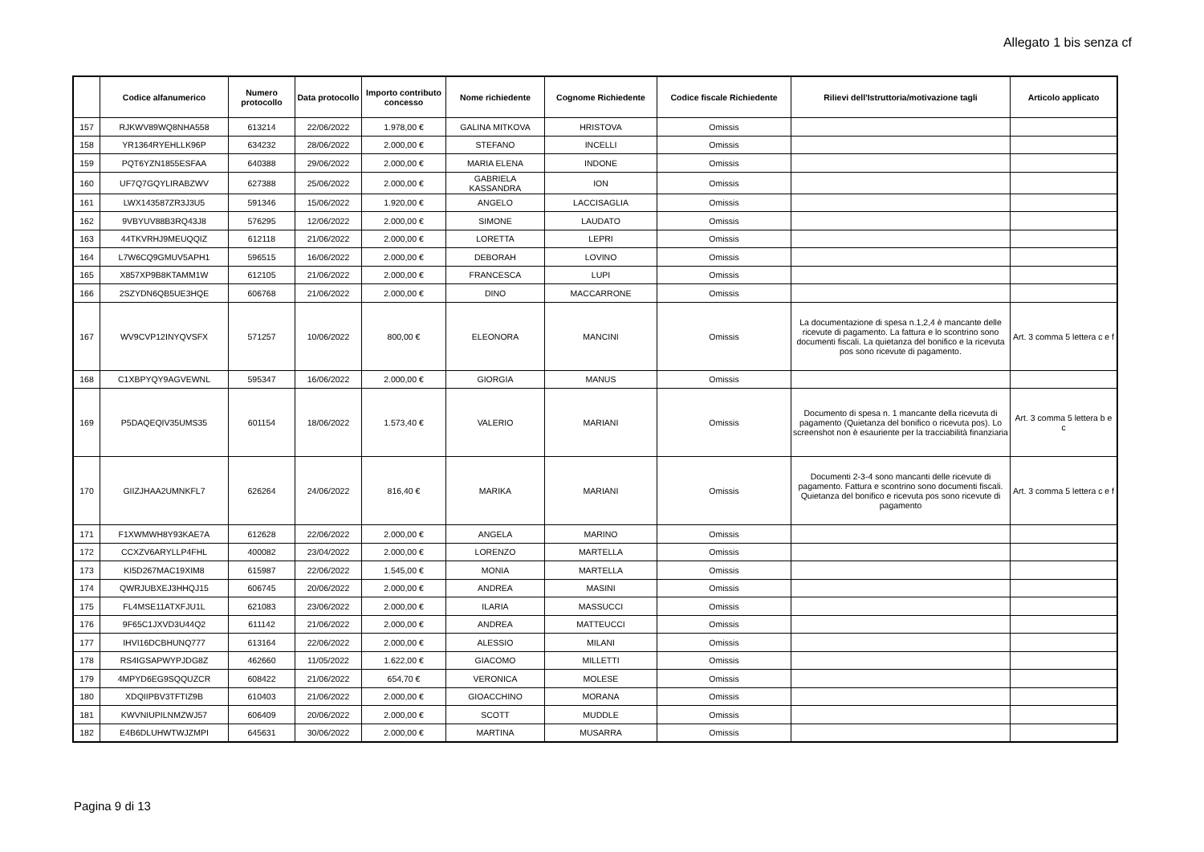Allegato 1 bis senza cf
| | Codice alfanumerico | Numero protocollo | Data protocollo | Importo contributo concesso | Nome richiedente | Cognome Richiedente | Codice fiscale Richiedente | Rilievi dell'Istruttoria/motivazione tagli | Articolo applicato |
| --- | --- | --- | --- | --- | --- | --- | --- | --- | --- |
| 157 | RJKWV89WQ8NHA558 | 613214 | 22/06/2022 | 1.978,00 € | GALINA MITKOVA | HRISTOVA | Omissis | | |
| 158 | YR1364RYEHLLK96P | 634232 | 28/06/2022 | 2.000,00 € | STEFANO | INCELLI | Omissis | | |
| 159 | PQT6YZN1855ESFAA | 640388 | 29/06/2022 | 2.000,00 € | MARIA ELENA | INDONE | Omissis | | |
| 160 | UF7Q7GQYLIRABZWV | 627388 | 25/06/2022 | 2.000,00 € | GABRIELA KASSANDRA | ION | Omissis | | |
| 161 | LWX143587ZR3J3U5 | 591346 | 15/06/2022 | 1.920,00 € | ANGELO | LACCISAGLIA | Omissis | | |
| 162 | 9VBYUV88B3RQ43J8 | 576295 | 12/06/2022 | 2.000,00 € | SIMONE | LAUDATO | Omissis | | |
| 163 | 44TKVRHJ9MEUQQIZ | 612118 | 21/06/2022 | 2.000,00 € | LORETTA | LEPRI | Omissis | | |
| 164 | L7W6CQ9GMUV5APH1 | 596515 | 16/06/2022 | 2.000,00 € | DEBORAH | LOVINO | Omissis | | |
| 165 | X857XP9B8KTAMM1W | 612105 | 21/06/2022 | 2.000,00 € | FRANCESCA | LUPI | Omissis | | |
| 166 | 2SZYDN6QB5UE3HQE | 606768 | 21/06/2022 | 2.000,00 € | DINO | MACCARRONE | Omissis | | |
| 167 | WV9CVP12INYQVSFX | 571257 | 10/06/2022 | 800,00 € | ELEONORA | MANCINI | Omissis | La documentazione di spesa n.1,2,4 è mancante delle ricevute di pagamento. La fattura e lo scontrino sono documenti fiscali. La quietanza del bonifico e la ricevuta pos sono ricevute di pagamento. | Art. 3 comma 5 lettera c e f |
| 168 | C1XBPYQY9AGVEWNL | 595347 | 16/06/2022 | 2.000,00 € | GIORGIA | MANUS | Omissis | | |
| 169 | P5DAQEQIV35UMS35 | 601154 | 18/06/2022 | 1.573,40 € | VALERIO | MARIANI | Omissis | Documento di spesa n. 1 mancante della ricevuta di pagamento (Quietanza del bonifico o ricevuta pos). Lo screenshot non è esauriente per la tracciabilità finanziaria | Art. 3 comma 5 lettera b e c |
| 170 | GIIZJHAA2UMNKFL7 | 626264 | 24/06/2022 | 816,40 € | MARIKA | MARIANI | Omissis | Documenti 2-3-4 sono mancanti delle ricevute di pagamento. Fattura e scontrino sono documenti fiscali. Quietanza del bonifico e ricevuta pos sono ricevute di pagamento | Art. 3 comma 5 lettera c e f |
| 171 | F1XWMWH8Y93KAE7A | 612628 | 22/06/2022 | 2.000,00 € | ANGELA | MARINO | Omissis | | |
| 172 | CCXZV6ARYLLP4FHL | 400082 | 23/04/2022 | 2.000,00 € | LORENZO | MARTELLA | Omissis | | |
| 173 | KI5D267MAC19XIM8 | 615987 | 22/06/2022 | 1.545,00 € | MONIA | MARTELLA | Omissis | | |
| 174 | QWRJUBXEJ3HHQJ15 | 606745 | 20/06/2022 | 2.000,00 € | ANDREA | MASINI | Omissis | | |
| 175 | FL4MSE11ATXFJU1L | 621083 | 23/06/2022 | 2.000,00 € | ILARIA | MASSUCCI | Omissis | | |
| 176 | 9F65C1JXVD3U44Q2 | 611142 | 21/06/2022 | 2.000,00 € | ANDREA | MATTEUCCI | Omissis | | |
| 177 | IHVI16DCBHUNQ777 | 613164 | 22/06/2022 | 2.000,00 € | ALESSIO | MILANI | Omissis | | |
| 178 | RS4IGSAPWYPJDG8Z | 462660 | 11/05/2022 | 1.622,00 € | GIACOMO | MILLETTI | Omissis | | |
| 179 | 4MPYD6EG9SQQUZCR | 608422 | 21/06/2022 | 654,70 € | VERONICA | MOLESE | Omissis | | |
| 180 | XDQIIPBV3TFTIZ9B | 610403 | 21/06/2022 | 2.000,00 € | GIOACCHINO | MORANA | Omissis | | |
| 181 | KWVNIUPILNMZWJ57 | 606409 | 20/06/2022 | 2.000,00 € | SCOTT | MUDDLE | Omissis | | |
| 182 | E4B6DLUHWTWJZMPI | 645631 | 30/06/2022 | 2.000,00 € | MARTINA | MUSARRA | Omissis | | |
Pagina 9 di 13